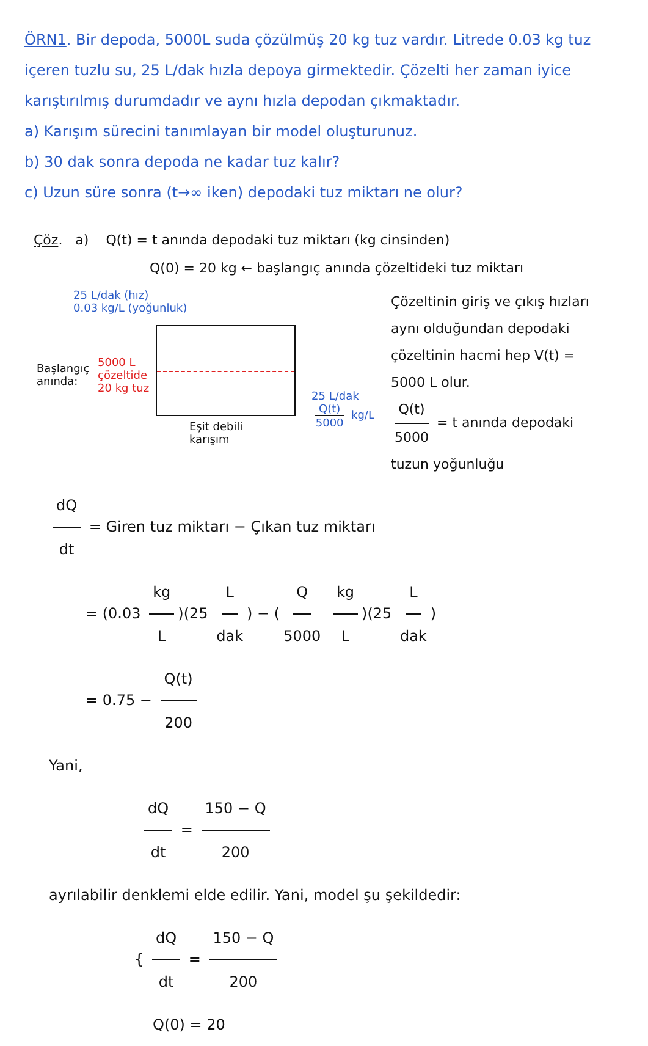ÖRN1. Bir depoda, 5000L suda çözülmüş 20 kg tuz vardır. Litrede 0.03 kg tuz içeren tuzlu su, 25 L/dak hızla depoya girmektedir. Çözelti her zaman iyice karıştırılmış durumdadır ve aynı hızla depodan çıkmaktadır.
a) Karışım sürecini tanımlayan bir model oluşturunuz.
b) 30 dak sonra depoda ne kadar tuz kalır?
c) Uzun süre sonra (t→∞ iken) depodaki tuz miktarı ne olur?
Çöz. a) Q(t) = t anında depodaki tuz miktarı (kg cinsinden)
Q(0) = 20 kg ← başlangıç anında çözeltideki tuz miktarı
25 L/dak (hız)
0.03 kg/L (yoğunluk)
Başlangıç
anında:
5000 L
çözeltide
20 kg tuz
Eşit debili
karışım
25 L/dak
Q(t) 5000 kg/L
Çözeltinin giriş ve çıkış hızları aynı olduğundan depodaki çözeltinin hacmi hep V(t) = 5000 L olur.
Q(t) 5000 = t anında depodaki tuzun yoğunluğu
dQ dt = Giren tuz miktarı − Çıkan tuz miktarı
= (0.03 kg L)(25 L dak) − (Q 5000 kg L)(25 L dak)
= 0.75 − Q(t) 200
Yani,
dQ dt = 150 − Q 200
ayrılabilir denklemi elde edilir. Yani, model şu şekildedir:
{ dQ dt = 150 − Q 200
Q(0) = 20